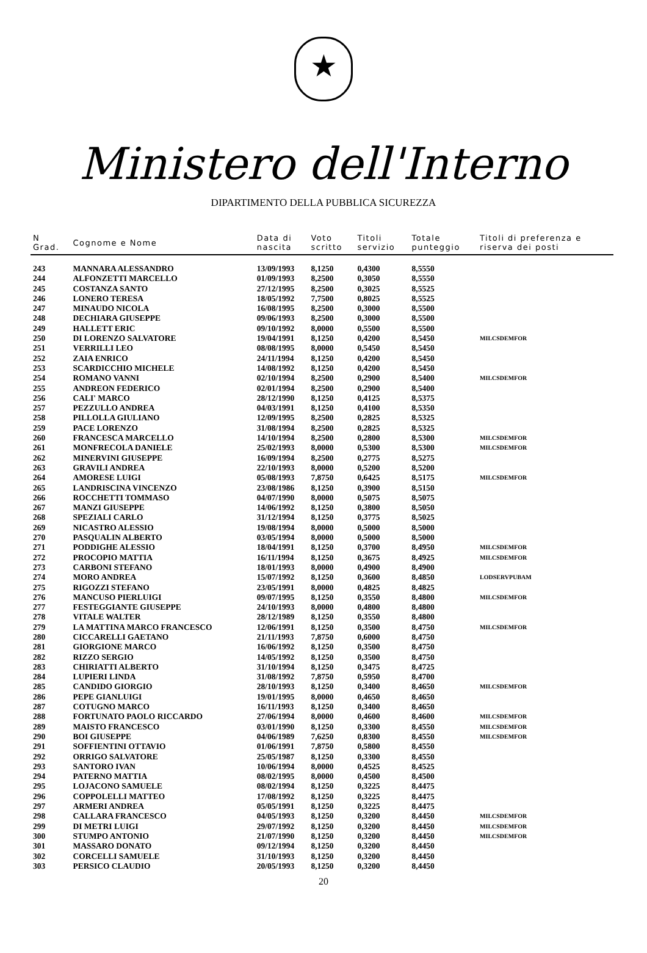★
Ministero dell'Interno
DIPARTIMENTO DELLA PUBBLICA SICUREZZA
| N Grad. | Cognome e Nome | Data di nascita | Voto scritto | Titoli servizio | Totale punteggio | Titoli di preferenza e riserva dei posti |
| --- | --- | --- | --- | --- | --- | --- |
| 243 | MANNARA ALESSANDRO | 13/09/1993 | 8,1250 | 0,4300 | 8,5550 | |
| 244 | ALFONZETTI MARCELLO | 01/09/1993 | 8,2500 | 0,3050 | 8,5550 | |
| 245 | COSTANZA SANTO | 27/12/1995 | 8,2500 | 0,3025 | 8,5525 | |
| 246 | LONERO TERESA | 18/05/1992 | 7,7500 | 0,8025 | 8,5525 | |
| 247 | MINAUDO NICOLA | 16/08/1995 | 8,2500 | 0,3000 | 8,5500 | |
| 248 | DECHIARA GIUSEPPE | 09/06/1993 | 8,2500 | 0,3000 | 8,5500 | |
| 249 | HALLETT ERIC | 09/10/1992 | 8,0000 | 0,5500 | 8,5500 | |
| 250 | DI LORENZO SALVATORE | 19/04/1991 | 8,1250 | 0,4200 | 8,5450 | MILCSDEMFOR |
| 251 | VERRILLI LEO | 08/08/1995 | 8,0000 | 0,5450 | 8,5450 | |
| 252 | ZAIA ENRICO | 24/11/1994 | 8,1250 | 0,4200 | 8,5450 | |
| 253 | SCARDICCHIO MICHELE | 14/08/1992 | 8,1250 | 0,4200 | 8,5450 | |
| 254 | ROMANO VANNI | 02/10/1994 | 8,2500 | 0,2900 | 8,5400 | MILCSDEMFOR |
| 255 | ANDREON FEDERICO | 02/01/1994 | 8,2500 | 0,2900 | 8,5400 | |
| 256 | CALI' MARCO | 28/12/1990 | 8,1250 | 0,4125 | 8,5375 | |
| 257 | PEZZULLO ANDREA | 04/03/1991 | 8,1250 | 0,4100 | 8,5350 | |
| 258 | PILLOLLA GIULIANO | 12/09/1995 | 8,2500 | 0,2825 | 8,5325 | |
| 259 | PACE LORENZO | 31/08/1994 | 8,2500 | 0,2825 | 8,5325 | |
| 260 | FRANCESCA MARCELLO | 14/10/1994 | 8,2500 | 0,2800 | 8,5300 | MILCSDEMFOR |
| 261 | MONFRECOLA DANIELE | 25/02/1993 | 8,0000 | 0,5300 | 8,5300 | MILCSDEMFOR |
| 262 | MINERVINI GIUSEPPE | 16/09/1994 | 8,2500 | 0,2775 | 8,5275 | |
| 263 | GRAVILI ANDREA | 22/10/1993 | 8,0000 | 0,5200 | 8,5200 | |
| 264 | AMORESE LUIGI | 05/08/1993 | 7,8750 | 0,6425 | 8,5175 | MILCSDEMFOR |
| 265 | LANDRISCINA VINCENZO | 23/08/1986 | 8,1250 | 0,3900 | 8,5150 | |
| 266 | ROCCHETTI TOMMASO | 04/07/1990 | 8,0000 | 0,5075 | 8,5075 | |
| 267 | MANZI GIUSEPPE | 14/06/1992 | 8,1250 | 0,3800 | 8,5050 | |
| 268 | SPEZIALI CARLO | 31/12/1994 | 8,1250 | 0,3775 | 8,5025 | |
| 269 | NICASTRO ALESSIO | 19/08/1994 | 8,0000 | 0,5000 | 8,5000 | |
| 270 | PASQUALIN ALBERTO | 03/05/1994 | 8,0000 | 0,5000 | 8,5000 | |
| 271 | PODDIGHE ALESSIO | 18/04/1991 | 8,1250 | 0,3700 | 8,4950 | MILCSDEMFOR |
| 272 | PROCOPIO MATTIA | 16/11/1994 | 8,1250 | 0,3675 | 8,4925 | MILCSDEMFOR |
| 273 | CARBONI STEFANO | 18/01/1993 | 8,0000 | 0,4900 | 8,4900 | |
| 274 | MORO ANDREA | 15/07/1992 | 8,1250 | 0,3600 | 8,4850 | LODSERVPUBAM |
| 275 | RIGOZZI STEFANO | 23/05/1991 | 8,0000 | 0,4825 | 8,4825 | |
| 276 | MANCUSO PIERLUIGI | 09/07/1995 | 8,1250 | 0,3550 | 8,4800 | MILCSDEMFOR |
| 277 | FESTEGGIANTE GIUSEPPE | 24/10/1993 | 8,0000 | 0,4800 | 8,4800 | |
| 278 | VITALE WALTER | 28/12/1989 | 8,1250 | 0,3550 | 8,4800 | |
| 279 | LA MATTINA MARCO FRANCESCO | 12/06/1991 | 8,1250 | 0,3500 | 8,4750 | MILCSDEMFOR |
| 280 | CICCARELLI GAETANO | 21/11/1993 | 7,8750 | 0,6000 | 8,4750 | |
| 281 | GIORGIONE MARCO | 16/06/1992 | 8,1250 | 0,3500 | 8,4750 | |
| 282 | RIZZO SERGIO | 14/05/1992 | 8,1250 | 0,3500 | 8,4750 | |
| 283 | CHIRIATTI ALBERTO | 31/10/1994 | 8,1250 | 0,3475 | 8,4725 | |
| 284 | LUPIERI LINDA | 31/08/1992 | 7,8750 | 0,5950 | 8,4700 | |
| 285 | CANDIDO GIORGIO | 28/10/1993 | 8,1250 | 0,3400 | 8,4650 | MILCSDEMFOR |
| 286 | PEPE GIANLUIGI | 19/01/1995 | 8,0000 | 0,4650 | 8,4650 | |
| 287 | COTUGNO MARCO | 16/11/1993 | 8,1250 | 0,3400 | 8,4650 | |
| 288 | FORTUNATO PAOLO RICCARDO | 27/06/1994 | 8,0000 | 0,4600 | 8,4600 | MILCSDEMFOR |
| 289 | MAISTO FRANCESCO | 03/01/1990 | 8,1250 | 0,3300 | 8,4550 | MILCSDEMFOR |
| 290 | BOI GIUSEPPE | 04/06/1989 | 7,6250 | 0,8300 | 8,4550 | MILCSDEMFOR |
| 291 | SOFFIENTINI OTTAVIO | 01/06/1991 | 7,8750 | 0,5800 | 8,4550 | |
| 292 | ORRIGO SALVATORE | 25/05/1987 | 8,1250 | 0,3300 | 8,4550 | |
| 293 | SANTORO IVAN | 10/06/1994 | 8,0000 | 0,4525 | 8,4525 | |
| 294 | PATERNO MATTIA | 08/02/1995 | 8,0000 | 0,4500 | 8,4500 | |
| 295 | LOJACONO SAMUELE | 08/02/1994 | 8,1250 | 0,3225 | 8,4475 | |
| 296 | COPPOLELLI MATTEO | 17/08/1992 | 8,1250 | 0,3225 | 8,4475 | |
| 297 | ARMERI ANDREA | 05/05/1991 | 8,1250 | 0,3225 | 8,4475 | |
| 298 | CALLARA FRANCESCO | 04/05/1993 | 8,1250 | 0,3200 | 8,4450 | MILCSDEMFOR |
| 299 | DI METRI LUIGI | 29/07/1992 | 8,1250 | 0,3200 | 8,4450 | MILCSDEMFOR |
| 300 | STUMPO ANTONIO | 21/07/1990 | 8,1250 | 0,3200 | 8,4450 | MILCSDEMFOR |
| 301 | MASSARO DONATO | 09/12/1994 | 8,1250 | 0,3200 | 8,4450 | |
| 302 | CORCELLI SAMUELE | 31/10/1993 | 8,1250 | 0,3200 | 8,4450 | |
| 303 | PERSICO CLAUDIO | 20/05/1993 | 8,1250 | 0,3200 | 8,4450 | |
20